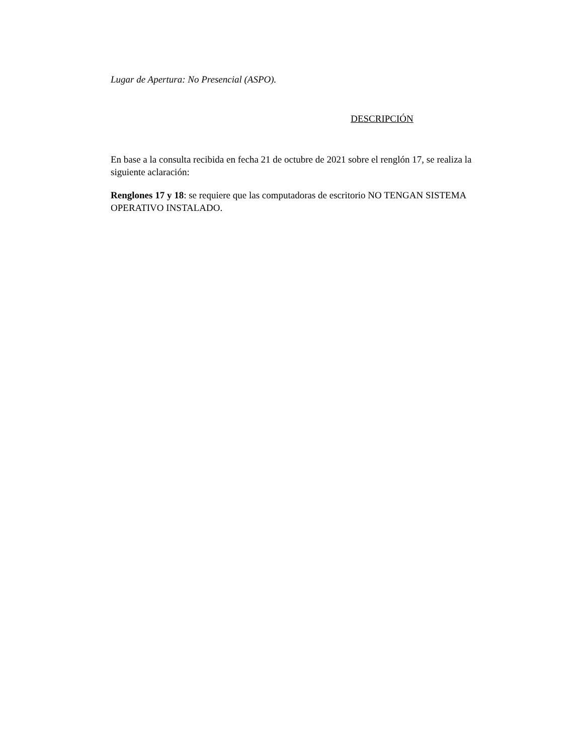Lugar de Apertura: No Presencial (ASPO).
DESCRIPCIÓN
En base a la consulta recibida en fecha 21 de octubre de 2021 sobre el renglón 17, se realiza la siguiente aclaración:
Renglones 17 y 18: se requiere que las computadoras de escritorio NO TENGAN SISTEMA OPERATIVO INSTALADO.